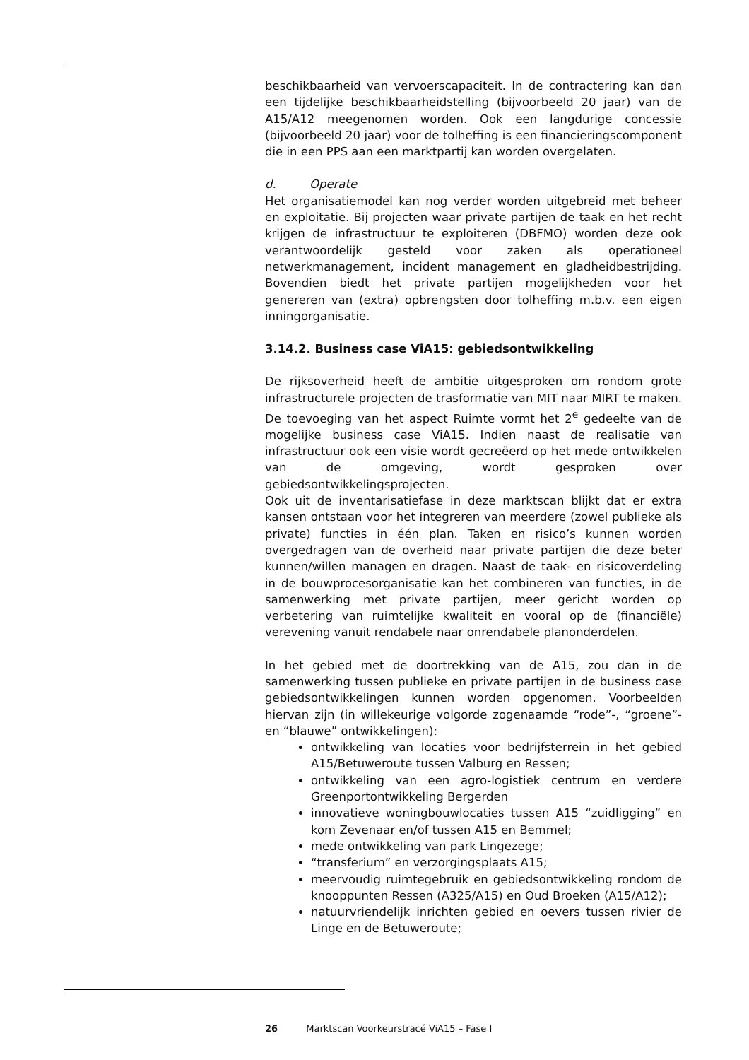beschikbaarheid van vervoerscapaciteit. In de contractering kan dan een tijdelijke beschikbaarheidstelling (bijvoorbeeld 20 jaar) van de A15/A12 meegenomen worden. Ook een langdurige concessie (bijvoorbeeld 20 jaar) voor de tolheffing is een financieringscomponent die in een PPS aan een marktpartij kan worden overgelaten.
d. Operate
Het organisatiemodel kan nog verder worden uitgebreid met beheer en exploitatie. Bij projecten waar private partijen de taak en het recht krijgen de infrastructuur te exploiteren (DBFMO) worden deze ook verantwoordelijk gesteld voor zaken als operationeel netwerkmanagement, incident management en gladheidbestrijding. Bovendien biedt het private partijen mogelijkheden voor het genereren van (extra) opbrengsten door tolheffing m.b.v. een eigen inningorganisatie.
3.14.2. Business case ViA15: gebiedsontwikkeling
De rijksoverheid heeft de ambitie uitgesproken om rondom grote infrastructurele projecten de trasformatie van MIT naar MIRT te maken. De toevoeging van het aspect Ruimte vormt het 2<sup>e</sup> gedeelte van de mogelijke business case ViA15. Indien naast de realisatie van infrastructuur ook een visie wordt gecreëerd op het mede ontwikkelen van de omgeving, wordt gesproken over gebiedsontwikkelingsprojecten.
Ook uit de inventarisatiefase in deze marktscan blijkt dat er extra kansen ontstaan voor het integreren van meerdere (zowel publieke als private) functies in één plan. Taken en risico’s kunnen worden overgedragen van de overheid naar private partijen die deze beter kunnen/willen managen en dragen. Naast de taak- en risicoverdeling in de bouwprocesorganisatie kan het combineren van functies, in de samenwerking met private partijen, meer gericht worden op verbetering van ruimtelijke kwaliteit en vooral op de (financiële) verevening vanuit rendabele naar onrendabele planonderdelen.
In het gebied met de doortrekking van de A15, zou dan in de samenwerking tussen publieke en private partijen in de business case gebiedsontwikkelingen kunnen worden opgenomen. Voorbeelden hiervan zijn (in willekeurige volgorde zogenaamde “rode”-, “groene”- en “blauwe” ontwikkelingen):
ontwikkeling van locaties voor bedrijfsterrein in het gebied A15/Betuweroute tussen Valburg en Ressen;
ontwikkeling van een agro-logistiek centrum en verdere Greenportontwikkeling Bergerden
innovatieve woningbouwlocaties tussen A15 “zuidligging” en kom Zevenaar en/of tussen A15 en Bemmel;
mede ontwikkeling van park Lingezege;
“transferium” en verzorgingsplaats A15;
meervoudig ruimtegebruik en gebiedsontwikkeling rondom de knooppunten Ressen (A325/A15) en Oud Broeken (A15/A12);
natuurvriendelijk inrichten gebied en oevers tussen rivier de Linge en de Betuweroute;
26 Marktscan Voorkeurstracé ViA15 – Fase I